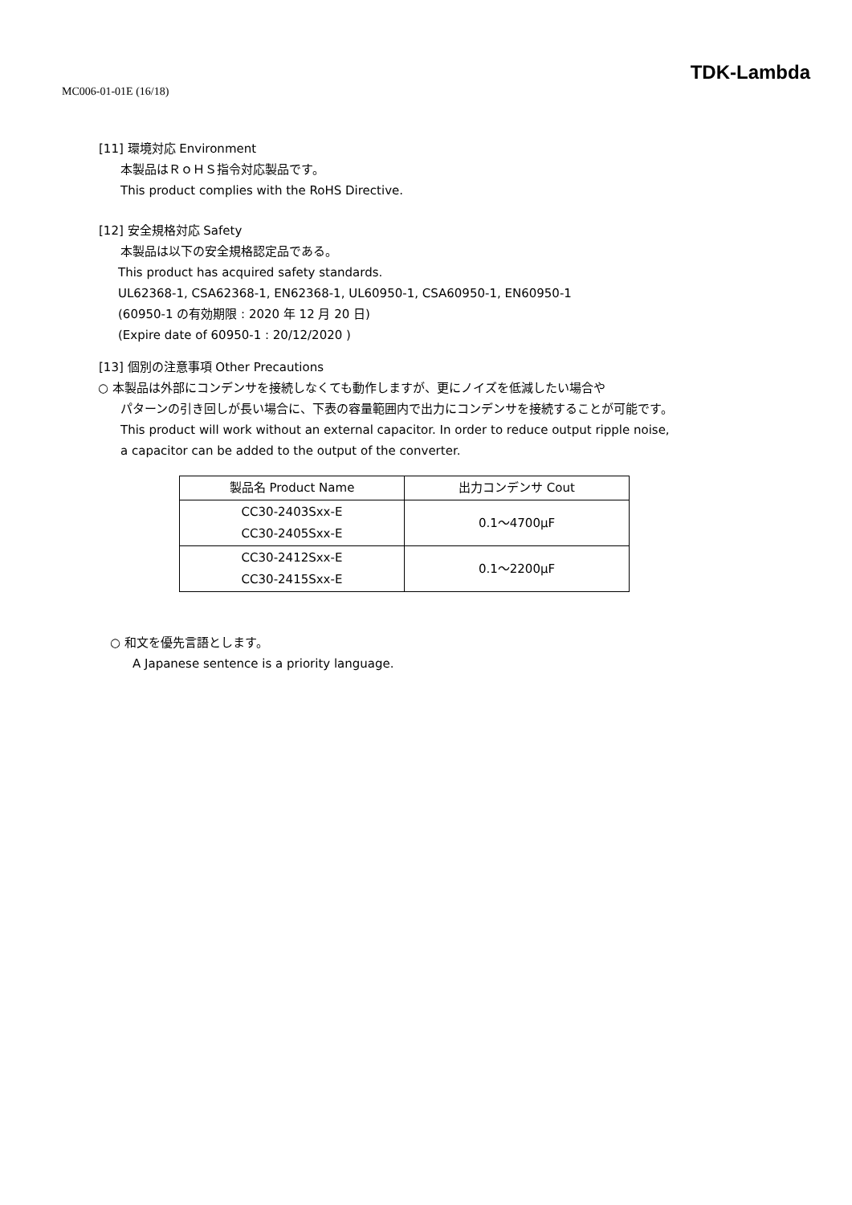MC006-01-01E (16/18)
TDK-Lambda
[11] 環境対応 Environment
本製品はＲｏＨＳ指令対応製品です。
This product complies with the RoHS Directive.
[12] 安全規格対応 Safety
本製品は以下の安全規格認定品である。
This product has acquired safety standards.
UL62368-1, CSA62368-1, EN62368-1, UL60950-1, CSA60950-1, EN60950-1
(60950-1 の有効期限 : 2020 年 12 月 20 日)
(Expire date of 60950-1 : 20/12/2020 )
[13] 個別の注意事項 Other Precautions
○ 本製品は外部にコンデンサを接続しなくても動作しますが、更にノイズを低減したい場合や
パターンの引き回しが長い場合に、下表の容量範囲内で出力にコンデンサを接続することが可能です。
This product will work without an external capacitor. In order to reduce output ripple noise,
a capacitor can be added to the output of the converter.
| 製品名 Product Name | 出力コンデンサ Cout |
| --- | --- |
| CC30-2403Sxx-E CC30-2405Sxx-E | 0.1～4700μF |
| CC30-2412Sxx-E CC30-2415Sxx-E | 0.1～2200μF |
○ 和文を優先言語とします。
A Japanese sentence is a priority language.